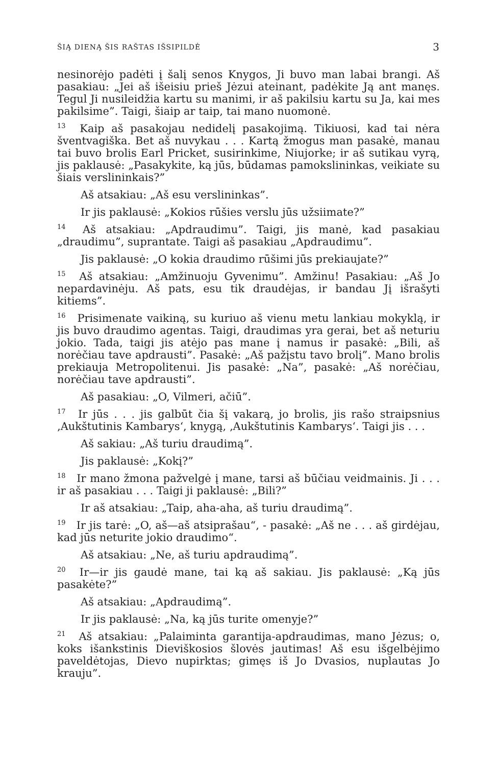ŠIĄ DIENĄ ŠIS RAŠTAS IŠSIPILDĖ 3
nesinorėjo padėti į šalį senos Knygos, Ji buvo man labai brangi. Aš pasakiau: „Jei aš išeisiu prieš Jėzui ateinant, padėkite Ją ant manęs. Tegul Ji nusileidžia kartu su manimi, ir aš pakilsiu kartu su Ja, kai mes pakilsime”. Taigi, šiaip ar taip, tai mano nuomonė.
<sup>13</sup> Kaip aš pasakojau nedidelį pasakojimą. Tikiuosi, kad tai nėra šventvagiška. Bet aš nuvykau . . . Kartą žmogus man pasakė, manau tai buvo brolis Earl Pricket, susirinkime, Niujorke; ir aš sutikau vyrą, jis paklausė: „Pasakykite, ką jūs, būdamas pamokslininkas, veikiate su šiais verslininkais?”
Aš atsakiau: „Aš esu verslininkas”.
Ir jis paklausė: „Kokios rūšies verslu jūs užsiimate?”
<sup>14</sup> Aš atsakiau: „Apdraudimu”. Taigi, jis manė, kad pasakiau „draudimu”, suprantate. Taigi aš pasakiau „Apdraudimu”.
Jis paklausė: „O kokia draudimo rūšimi jūs prekiaujate?”
<sup>15</sup> Aš atsakiau: „Amžinuoju Gyvenimu”. Amžinu! Pasakiau: „Aš Jo nepardavinėju. Aš pats, esu tik draudėjas, ir bandau Jį išrašyti kitiems”.
<sup>16</sup> Prisimenate vaikiną, su kuriuo aš vienu metu lankiau mokyklą, ir jis buvo draudimo agentas. Taigi, draudimas yra gerai, bet aš neturiu jokio. Tada, taigi jis atėjo pas mane į namus ir pasakė: „Bili, aš norėčiau tave apdrausti”. Pasakė: „Aš pažįstu tavo brolį”. Mano brolis prekiauja Metropolitenui. Jis pasakė: „Na”, pasakė: „Aš norėčiau, norėčiau tave apdrausti”.
Aš pasakiau: „O, Vilmeri, ačiū”.
<sup>17</sup> Ir jūs . . . jis galbūt čia šį vakarą, jo brolis, jis rašo straipsnius ‚Aukštutinis Kambarys‘, knygą, ‚Aukštutinis Kambarys‘. Taigi jis . . .
Aš sakiau: „Aš turiu draudimą”.
Jis paklausė: „Kokį?”
<sup>18</sup> Ir mano žmona pažvelgė į mane, tarsi aš būčiau veidmainis. Ji . . . ir aš pasakiau . . . Taigi ji paklausė: „Bili?”
Ir aš atsakiau: „Taip, aha-aha, aš turiu draudimą”.
<sup>19</sup> Ir jis tarė: „O, aš—aš atsiprašau“, - pasakė: „Aš ne . . . aš girdėjau, kad jūs neturite jokio draudimo“.
Aš atsakiau: „Ne, aš turiu apdraudimą”.
<sup>20</sup> Ir—ir jis gaudė mane, tai ką aš sakiau. Jis paklausė: „Ką jūs pasakėte?”
Aš atsakiau: „Apdraudimą”.
Ir jis paklausė: „Na, ką jūs turite omenyje?”
<sup>21</sup> Aš atsakiau: „Palaiminta garantija-apdraudimas, mano Jėzus; o, koks išankstinis Dieviškosios šlovės jautimas! Aš esu išgelbėjimo paveldėtojas, Dievo nupirktas; gimęs iš Jo Dvasios, nuplautas Jo krauju”.